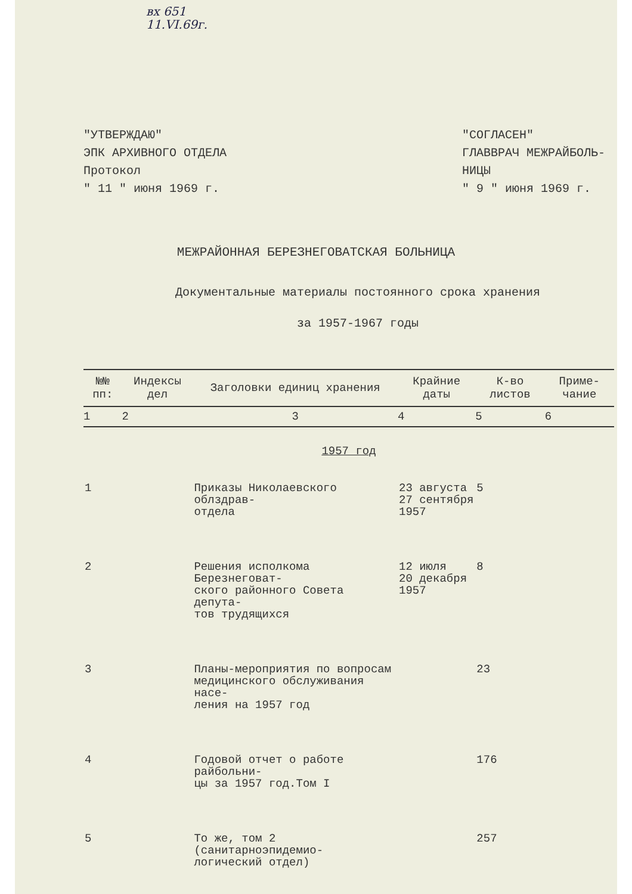вх 651
11.VI.69г.
"УТВЕРЖДАЮ"
ЭПК АРХИВНОГО ОТДЕЛА
Протокол
" 11 " июня 1969 г.
"СОГЛАСЕН"
ГЛАВВРАЧ МЕЖРАЙБОЛЬ-
НИЦЫ
" 9 " июня 1969 г.
МЕЖРАЙОННАЯ БЕРЕЗНЕГОВАТСКАЯ БОЛЬНИЦА
Документальные материалы постоянного срока хранения
за 1957-1967 годы
| №№ пп: | Индексы дел | Заголовки единиц хранения | Крайние даты | К-во листов | Приме-чание |
| --- | --- | --- | --- | --- | --- |
| 1 | 2 | 3 | 4 | 5 | 6 |
| 1957 год | | | | | |
| 1 | | Приказы Николаевского облздрав- отдела | 23 августа 27 сентября 1957 | 5 | |
| 2 | | Решения исполкома Березнеговат- ского районного Совета депута- тов трудящихся | 12 июля 20 декабря 1957 | 8 | |
| 3 | | Планы-мероприятия по вопросам медицинского обслуживания насе- ления на 1957 год | | 23 | |
| 4 | | Годовой отчет о работе райбольни- цы за 1957 год.Том I | | 176 | |
| 5 | | То же, том 2 (санитарноэпидемио- логический отдел) | | 257 | |